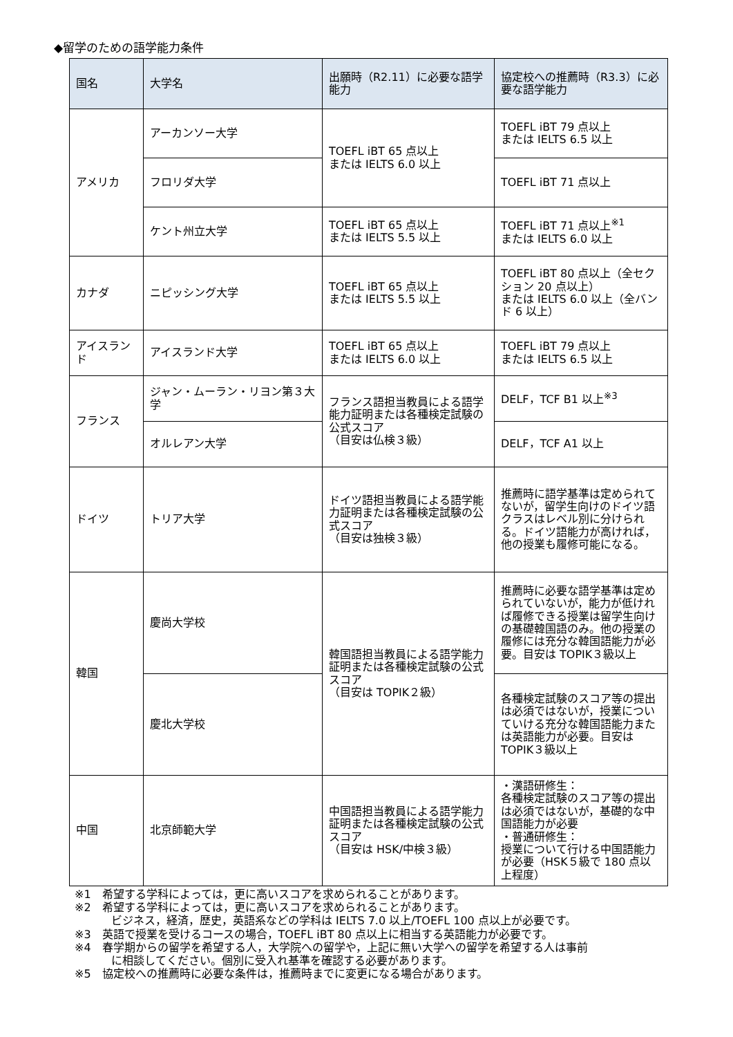◆留学のための語学能力条件
| 国名 | 大学名 | 出願時（R2.11）に必要な語学能力 | 協定校への推薦時（R3.3）に必要な語学能力 |
| --- | --- | --- | --- |
| アメリカ | アーカンソー大学 | TOEFL iBT 65 点以上 または IELTS 6.0 以上 | TOEFL iBT 79 点以上 または IELTS 6.5 以上 |
| | フロリダ大学 | | TOEFL iBT 71 点以上 |
| | ケント州立大学 | TOEFL iBT 65 点以上 または IELTS 5.5 以上 | TOEFL iBT 71 点以上<sup>※1</sup> または IELTS 6.0 以上 |
| カナダ | ニピッシング大学 | TOEFL iBT 65 点以上 または IELTS 5.5 以上 | TOEFL iBT 80 点以上（全セクション 20 点以上） または IELTS 6.0 以上（全バンド 6 以上） |
| アイスランド | アイスランド大学 | TOEFL iBT 65 点以上 または IELTS 6.0 以上 | TOEFL iBT 79 点以上 または IELTS 6.5 以上 |
| フランス | ジャン・ムーラン・リヨン第３大学 | フランス語担当教員による語学能力証明または各種検定試験の公式スコア （目安は仏検３級） | DELF，TCF B1 以上<sup>※3</sup> |
| | オルレアン大学 | | DELF，TCF A1 以上 |
| ドイツ | トリア大学 | ドイツ語担当教員による語学能力証明または各種検定試験の公式スコア （目安は独検３級） | 推薦時に語学基準は定められてないが，留学生向けのドイツ語クラスはレベル別に分けられる。ドイツ語能力が高ければ，他の授業も履修可能になる。 |
| 韓国 | 慶尚大学校 | 韓国語担当教員による語学能力証明または各種検定試験の公式スコア （目安は TOPIK２級） | 推薦時に必要な語学基準は定められていないが，能力が低ければ履修できる授業は留学生向けの基礎韓国語のみ。他の授業の履修には充分な韓国語能力が必要。目安は TOPIK３級以上 |
| | 慶北大学校 | | 各種検定試験のスコア等の提出は必須ではないが，授業についていける充分な韓国語能力または英語能力が必要。目安は TOPIK３級以上 |
| 中国 | 北京師範大学 | 中国語担当教員による語学能力証明または各種検定試験の公式スコア （目安は HSK/中検３級） | ・漢語研修生： 各種検定試験のスコア等の提出は必須ではないが，基礎的な中国語能力が必要 ・普通研修生： 授業について行ける中国語能力が必要（HSK５級で 180 点以上程度） |
※1　希望する学科によっては，更に高いスコアを求められることがあります。
※2　希望する学科によっては，更に高いスコアを求められることがあります。
ビジネス，経済，歴史，英語系などの学科は IELTS 7.0 以上/TOEFL 100 点以上が必要です。
※3　英語で授業を受けるコースの場合，TOEFL iBT 80 点以上に相当する英語能力が必要です。
※4　春学期からの留学を希望する人，大学院への留学や，上記に無い大学への留学を希望する人は事前
に相談してください。個別に受入れ基準を確認する必要があります。
※5　協定校への推薦時に必要な条件は，推薦時までに変更になる場合があります。